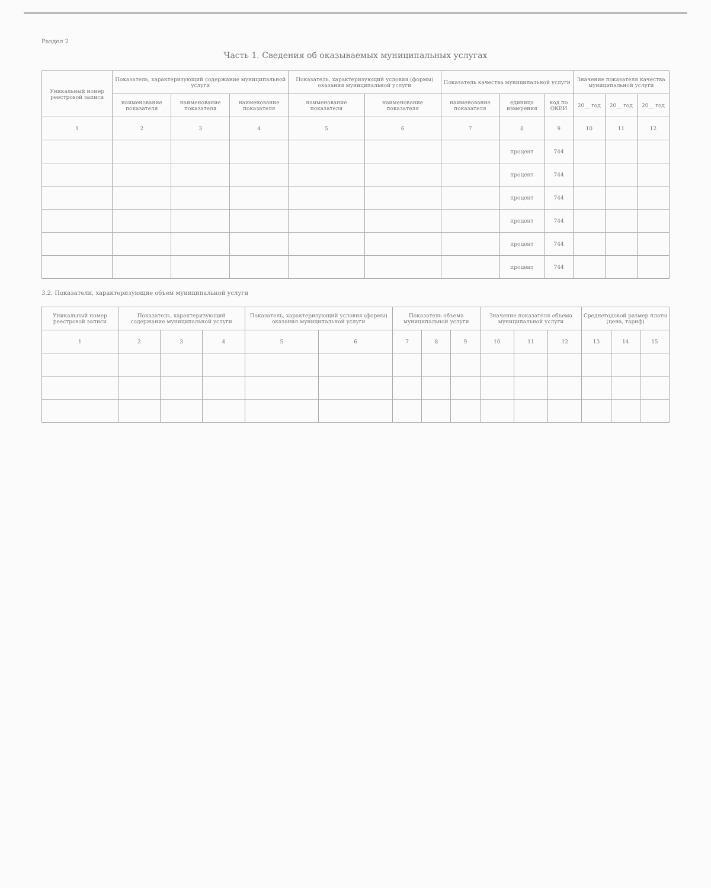Раздел 2
Часть 1. Сведения об оказываемых муниципальных услугах
| Уникальный номер реестровой записи | Показатель, характеризующий содержание муниципальной услуги | | | Показатель, характеризующий условия (формы) оказания муниципальной услуги | | Показатель качества муниципальной услуги | | | Значение показателя качества муниципальной услуги | | |
| --- | --- | --- | --- | --- | --- | --- | --- | --- | --- | --- | --- |
| | наименование показателя | наименование показателя | наименование показателя | наименование показателя | наименование показателя | наименование показателя | единица измерения | код по ОКЕИ | 20__ год | 20__ год | 20__ год |
| 1 | 2 | 3 | 4 | 5 | 6 | 7 | 8 | 9 | 10 | 11 | 12 |
| | | | | | | | процент | 744 | | | |
| | | | | | | | процент | 744 | | | |
| | | | | | | | процент | 744 | | | |
| | | | | | | | процент | 744 | | | |
| | | | | | | | процент | 744 | | | |
| | | | | | | | процент | 744 | | | |
3.2. Показатели, характеризующие объем муниципальной услуги
| Уникальный номер реестровой записи | Показатель, характеризующий содержание муниципальной услуги | | | Показатель, характеризующий условия (формы) оказания муниципальной услуги | | Показатель объема муниципальной услуги | | | Значение показателя объема муниципальной услуги | | | Среднегодовой размер платы (цена, тариф) | | |
| --- | --- | --- | --- | --- | --- | --- | --- | --- | --- | --- | --- | --- | --- | --- |
| 1 | 2 | 3 | 4 | 5 | 6 | 7 | 8 | 9 | 10 | 11 | 12 | 13 | 14 | 15 |